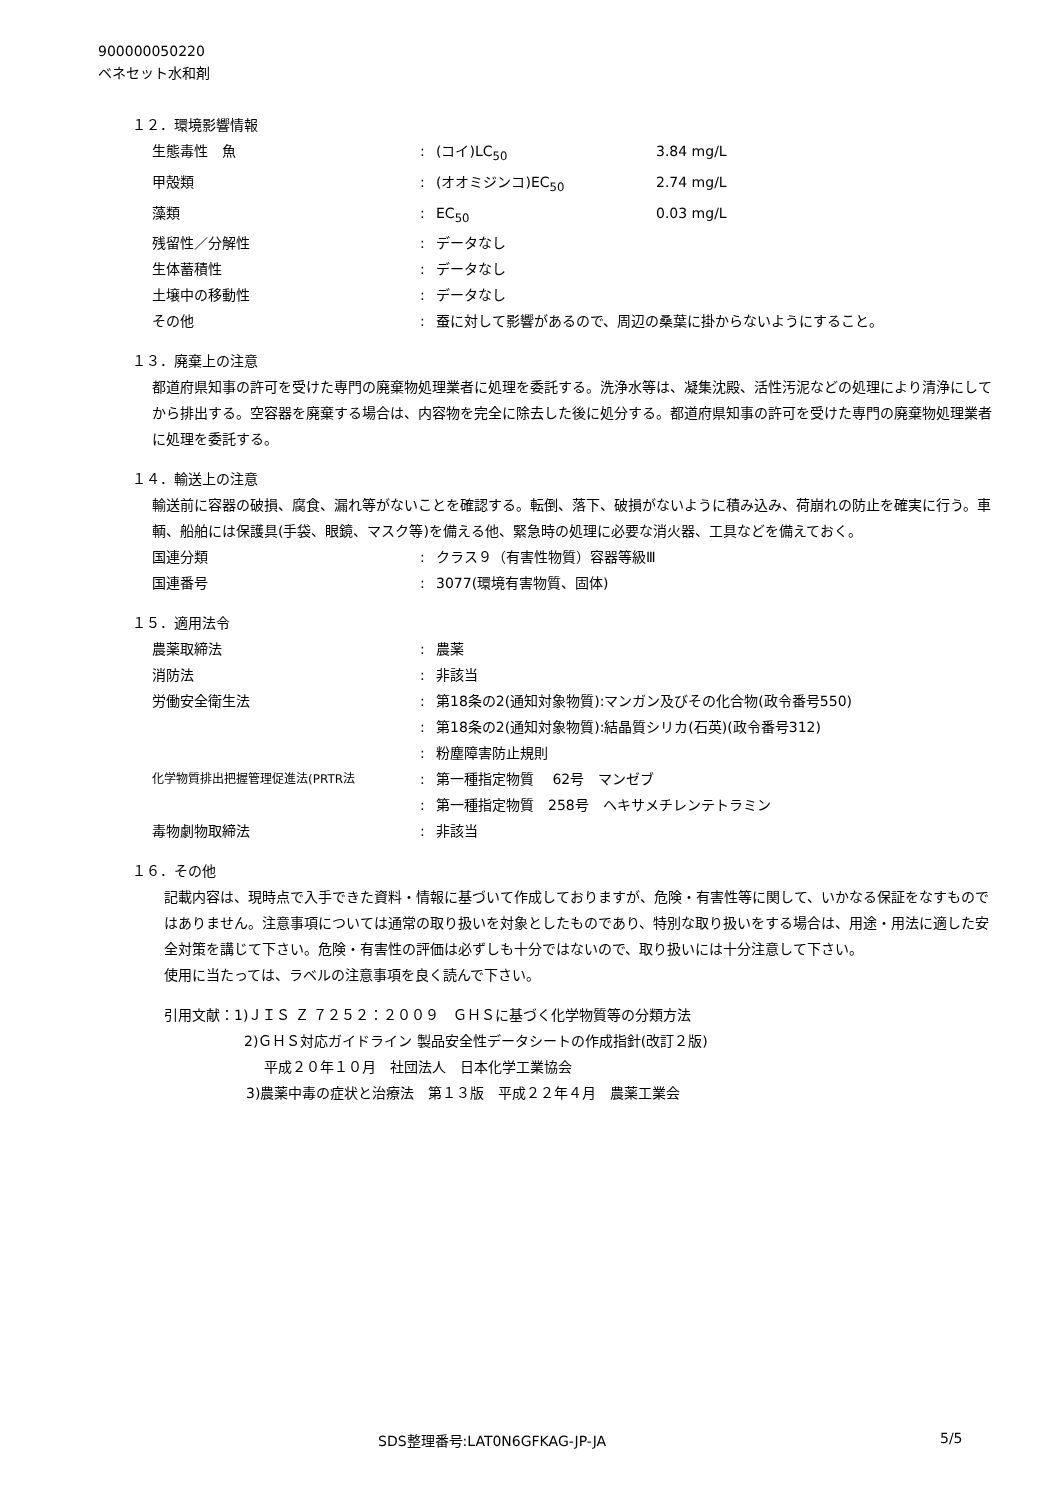900000050220
ベネセット水和剤
１２．環境影響情報
| 生態毒性 魚 | : | (コイ)LC<sub>50</sub> | 3.84 mg/L |
| 甲殻類 | : | (オオミジンコ)EC<sub>50</sub> | 2.74 mg/L |
| 藻類 | : | EC<sub>50</sub> | 0.03 mg/L |
| 残留性／分解性 | : | データなし | |
| 生体蓄積性 | : | データなし | |
| 土壌中の移動性 | : | データなし | |
| その他 | : | 蚕に対して影響があるので、周辺の桑葉に掛からないようにすること。 | |
１３．廃棄上の注意
都道府県知事の許可を受けた専門の廃棄物処理業者に処理を委託する。洗浄水等は、凝集沈殿、活性汚泥などの処理により清浄にしてから排出する。空容器を廃棄する場合は、内容物を完全に除去した後に処分する。都道府県知事の許可を受けた専門の廃棄物処理業者に処理を委託する。
１４．輸送上の注意
輸送前に容器の破損、腐食、漏れ等がないことを確認する。転倒、落下、破損がないように積み込み、荷崩れの防止を確実に行う。車輌、船舶には保護具(手袋、眼鏡、マスク等)を備える他、緊急時の処理に必要な消火器、工具などを備えておく。
| 国連分類 | : | クラス９（有害性物質）容器等級Ⅲ |
| 国連番号 | : | 3077(環境有害物質、固体) |
１５．適用法令
| 農薬取締法 | : | 農薬 |
| 消防法 | : | 非該当 |
| 労働安全衛生法 | : | 第18条の2(通知対象物質):マンガン及びその化合物(政令番号550) |
| | : | 第18条の2(通知対象物質):結晶質シリカ(石英)(政令番号312) |
| | : | 粉塵障害防止規則 |
| 化学物質排出把握管理促進法(PRTR法 | : | 第一種指定物質 62号 マンゼブ |
| | : | 第一種指定物質 258号 ヘキサメチレンテトラミン |
| 毒物劇物取締法 | : | 非該当 |
１６．その他
記載内容は、現時点で入手できた資料・情報に基づいて作成しておりますが、危険・有害性等に関して、いかなる保証をなすものではありません。注意事項については通常の取り扱いを対象としたものであり、特別な取り扱いをする場合は、用途・用法に適した安全対策を講じて下さい。危険・有害性の評価は必ずしも十分ではないので、取り扱いには十分注意して下さい。
使用に当たっては、ラベルの注意事項を良く読んで下さい。
引用文献：1)ＪＩＳ Ｚ ７２５２：２００９　ＧＨＳに基づく化学物質等の分類方法
2)ＧＨＳ対応ガイドライン 製品安全性データシートの作成指針(改訂２版)
平成２０年１０月　社団法人　日本化学工業協会
3)農薬中毒の症状と治療法　第１３版　平成２２年４月　農薬工業会
SDS整理番号:LAT0N6GFKAG-JP-JA 5/5